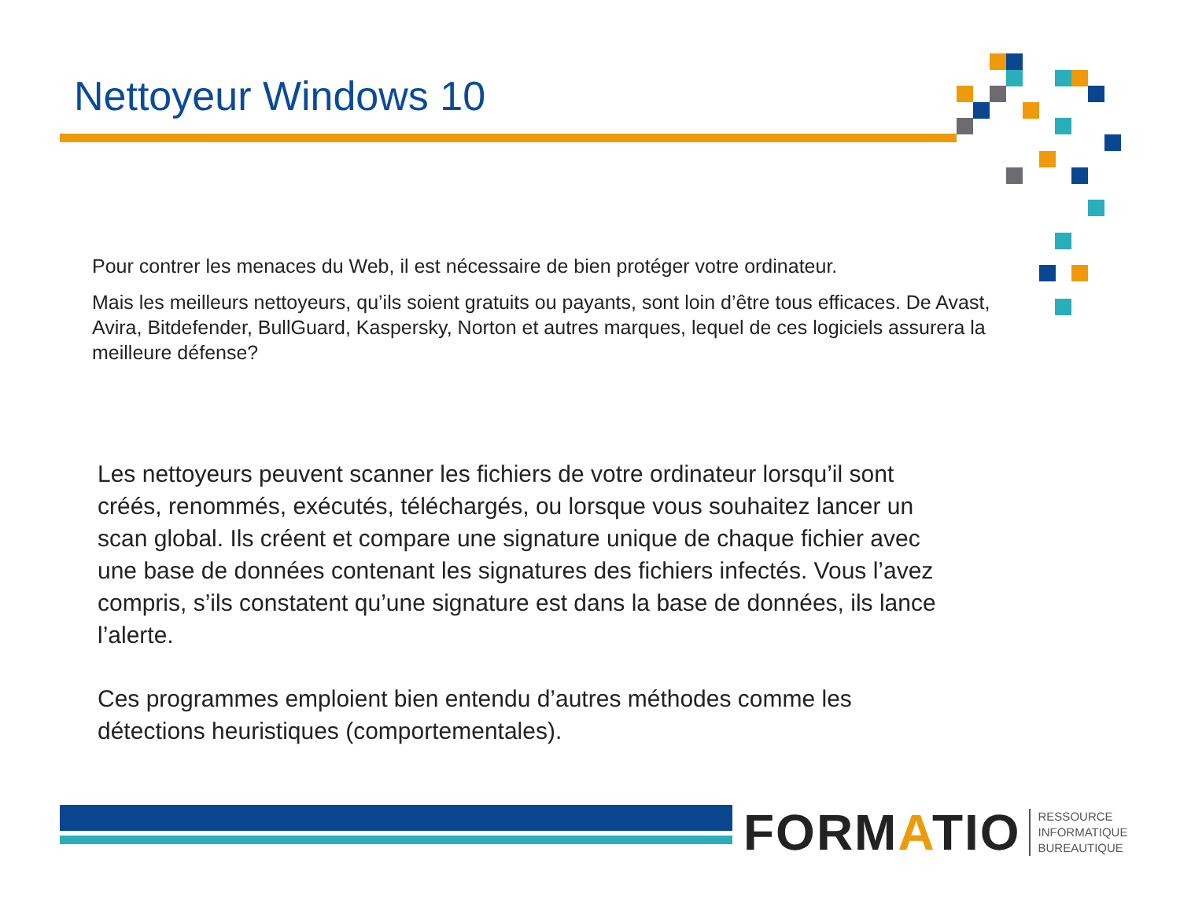Nettoyeur Windows 10
Pour contrer les menaces du Web, il est nécessaire de bien protéger votre ordinateur.
Mais les meilleurs nettoyeurs, qu’ils soient gratuits ou payants, sont loin d’être tous efficaces. De Avast, Avira, Bitdefender, BullGuard, Kaspersky, Norton et autres marques, lequel de ces logiciels assurera la meilleure défense?
Les nettoyeurs peuvent scanner les fichiers de votre ordinateur lorsqu’il sont créés, renommés, exécutés, téléchargés, ou lorsque vous souhaitez lancer un scan global. Ils créent et compare une signature unique de chaque fichier avec une base de données contenant les signatures des fichiers infectés. Vous l’avez compris, s’ils constatent qu’une signature est dans la base de données, ils lance l’alerte.
Ces programmes emploient bien entendu d’autres méthodes comme les détections heuristiques (comportementales).
FORM ATIO RESSOURCE
INFORMATIQUE
BUREAUTIQUE